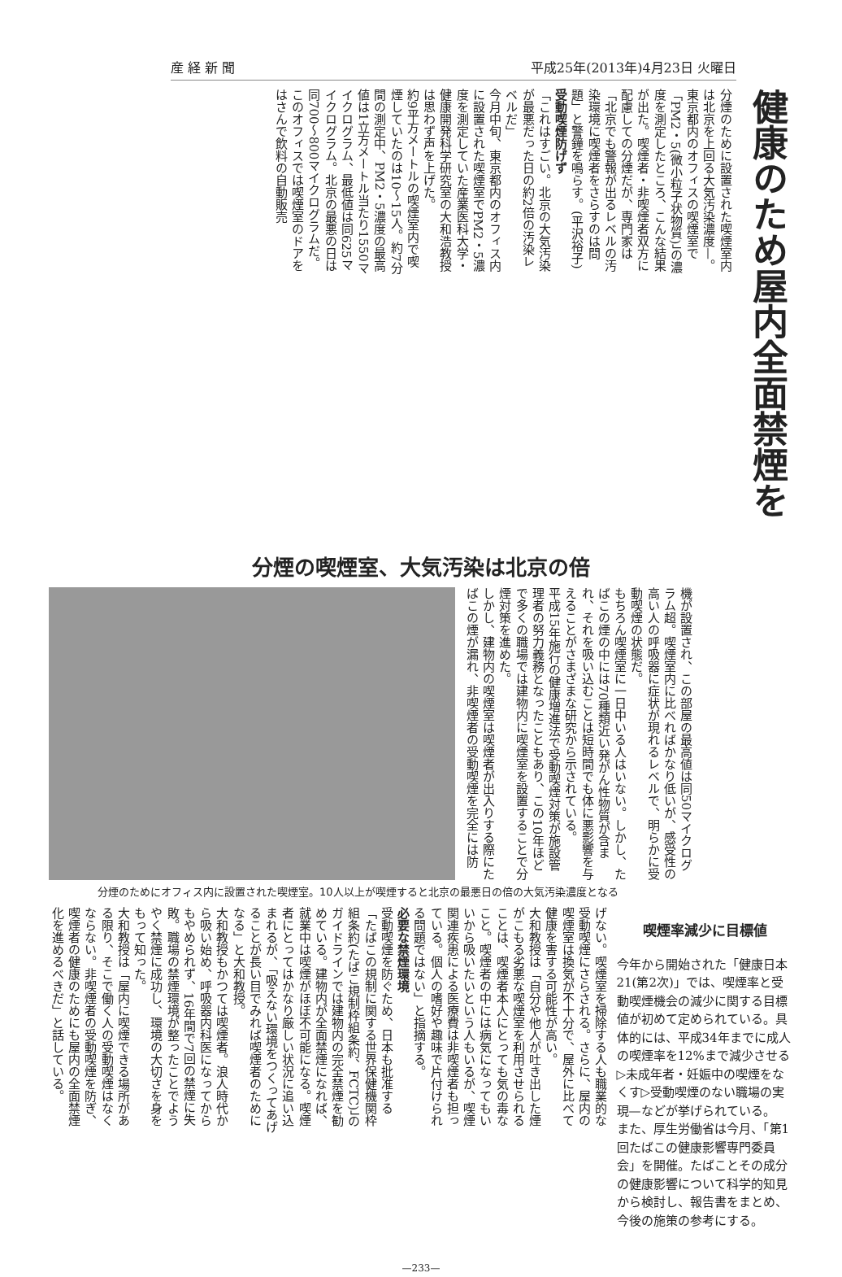産 経 新 聞 平成25年(2013年)4月23日 火曜日
健康のため屋内全面禁煙を
分煙のために設置された喫煙室内は北京を上回る大気汚染濃度—。東京都内のオフィスの喫煙室で「PM2・5(微小粒子状物質)」の濃度を測定したところ、こんな結果が出た。喫煙者・非喫煙者双方に配慮しての分煙だが、専門家は「北京でも警報が出るレベルの汚染環境に喫煙者をさらすのは問題」と警鐘を鳴らす。(平沢裕子)
受動喫煙防げず
「これはすごい。北京の大気汚染が最悪だった日の約2倍の汚染レベルだ」
今月中旬、東京都内のオフィス内に設置された喫煙室でPM2・5濃度を測定していた産業医科大学・健康開発科学研究室の大和浩教授は思わず声を上げた。
約9平方メートルの喫煙室内で喫煙していたのは10〜15人。約7分間の測定中、PM2・5濃度の最高値は1立方メートル当たり1550マイクログラム、最低値は同625マイクログラム。北京の最悪の日は同700〜800マイクログラムだ。このオフィスでは喫煙室のドアをはさんで飲料の自動販売
分煙の喫煙室、大気汚染は北京の倍
機が設置され、この部屋の最高値は同50マイクログラム超。喫煙室内に比べればかなり低いが、感受性の高い人の呼吸器に症状が現れるレベルで、明らかに受動喫煙の状態だ。
もちろん喫煙室に一日中いる人はいない。しかし、たばこの煙の中には70種類近い発がん性物質が含まれ、それを吸い込むことは短時間でも体に悪影響を与えることがさまざまな研究から示されている。
平成15年施行の健康増進法で受動喫煙対策が施設管理者の努力義務となったこともあり、この10年ほどで多くの職場では建物内に喫煙室を設置することで分煙対策を進めた。
しかし、建物内の喫煙室は喫煙者が出入りする際にたばこの煙が漏れ、非喫煙者の受動喫煙を完全には防
分煙のためにオフィス内に設置された喫煙室。10人以上が喫煙すると北京の最悪日の倍の大気汚染濃度となる
喫煙率減少に目標値
今年から開始された「健康日本21(第2次)」では、喫煙率と受動喫煙機会の減少に関する目標値が初めて定められている。具体的には、平成34年までに成人の喫煙率を12%まで減少させる▷未成年者・妊娠中の喫煙をなくす▷受動喫煙のない職場の実現—などが挙げられている。
また、厚生労働省は今月、「第1回たばこの健康影響専門委員会」を開催。たばことその成分の健康影響について科学的知見から検討し、報告書をまとめ、今後の施策の参考にする。
げない。喫煙室を掃除する人も職業的な受動喫煙にさらされる。さらに、屋内の喫煙室は換気が不十分で、屋外に比べて健康を害する可能性が高い。
大和教授は「自分や他人が吐き出した煙がこもる劣悪な喫煙室を利用させられることは、喫煙者本人にとっても気の毒なこと。喫煙者の中には病気になってもいいから吸いたいという人もいるが、喫煙関連疾患による医療費は非喫煙者も担っている。個人の嗜好や趣味で片付けられる問題ではない」と指摘する。
必要な禁煙環境
受動喫煙を防ぐため、日本も批准する「たばこの規制に関する世界保健機関枠組条約(たばこ規制枠組条約、FCTC)」のガイドラインでは建物内の完全禁煙を勧めている。建物内が全面禁煙になれば、就業中は喫煙がほぼ不可能になる。喫煙者にとってはかなり厳しい状況に追い込まれるが、「吸えない環境をつくってあげることが長い目でみれば喫煙者のためになる」と大和教授。
大和教授もかつては喫煙者。浪人時代から吸い始め、呼吸器内科医になってからもやめられず、16年間で7回の禁煙に失敗。職場の禁煙環境が整ったことでようやく禁煙に成功し、環境の大切さを身をもって知った。
大和教授は「屋内に喫煙できる場所がある限り、そこで働く人の受動喫煙はなくならない。非喫煙者の受動喫煙を防ぎ、喫煙者の健康のためにも屋内の全面禁煙化を進めるべきだ」と話している。
—233—